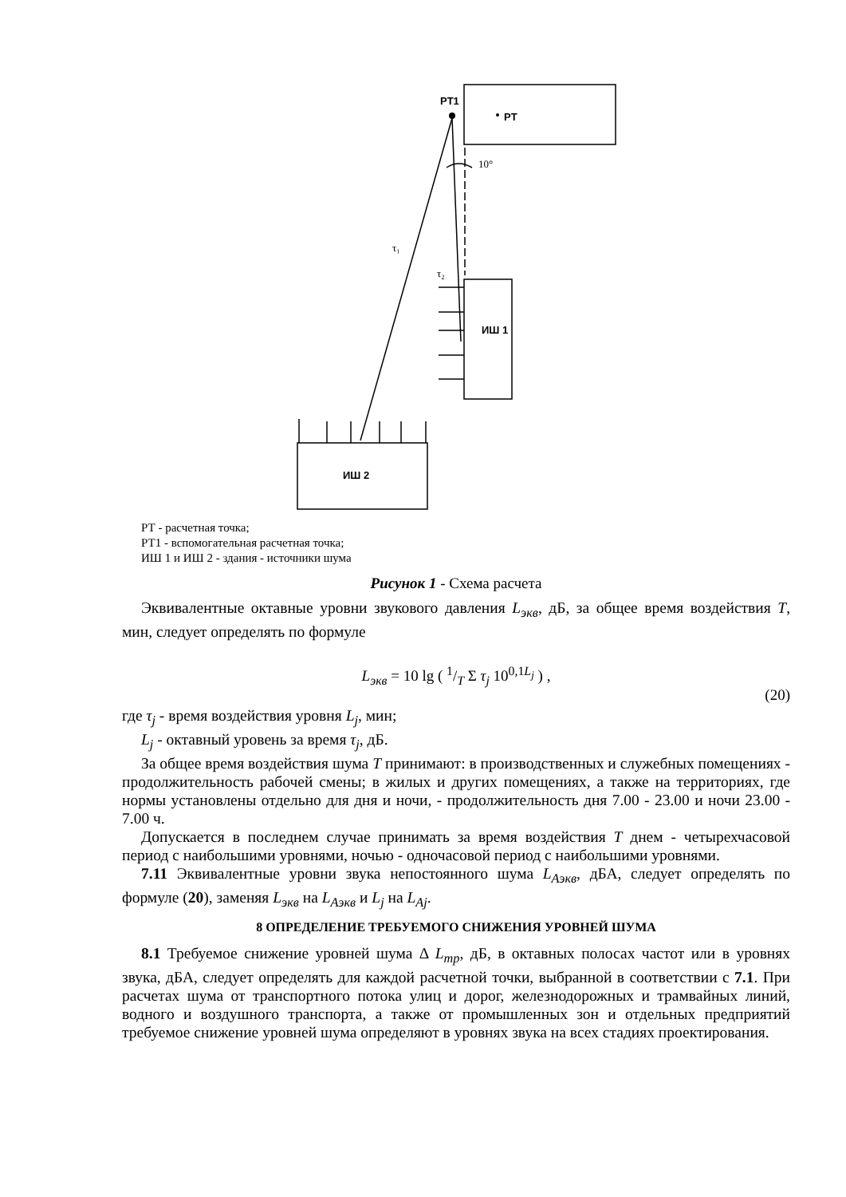PT1
PT
ИШ 1
ИШ 2
10°
τ₁
τ₂
РТ - расчетная точка;
РТ1 - вспомогательная расчетная точка;
ИШ 1 и ИШ 2 - здания - источники шума
Рисунок 1 - Схема расчета
Эквивалентные октавные уровни звукового давления L<sub>экв</sub>, дБ, за общее время воздействия T, мин, следует определять по формуле
L<sub>экв</sub> = 10 lg ( 1/T Σ τ<sub>j</sub> 10<sup>0,1L<sub>j</sub></sup> ) ,
(20)
где τ<sub>j</sub> - время воздействия уровня L<sub>j</sub>, мин;
L<sub>j</sub> - октавный уровень за время τ<sub>j</sub>, дБ.
За общее время воздействия шума T принимают: в производственных и служебных помещениях - продолжительность рабочей смены; в жилых и других помещениях, а также на территориях, где нормы установлены отдельно для дня и ночи, - продолжительность дня 7.00 - 23.00 и ночи 23.00 - 7.00 ч.
Допускается в последнем случае принимать за время воздействия T днем - четырехчасовой период с наибольшими уровнями, ночью - одночасовой период с наибольшими уровнями.
7.11 Эквивалентные уровни звука непостоянного шума L<sub>Аэкв</sub>, дБА, следует определять по формуле (20), заменяя L<sub>экв</sub> на L<sub>Аэкв</sub> и L<sub>j</sub> на L<sub>Aj</sub>.
8 ОПРЕДЕЛЕНИЕ ТРЕБУЕМОГО СНИЖЕНИЯ УРОВНЕЙ ШУМА
8.1 Требуемое снижение уровней шума Δ L<sub>тр</sub>, дБ, в октавных полосах частот или в уровнях звука, дБА, следует определять для каждой расчетной точки, выбранной в соответствии с 7.1. При расчетах шума от транспортного потока улиц и дорог, железнодорожных и трамвайных линий, водного и воздушного транспорта, а также от промышленных зон и отдельных предприятий требуемое снижение уровней шума определяют в уровнях звука на всех стадиях проектирования.